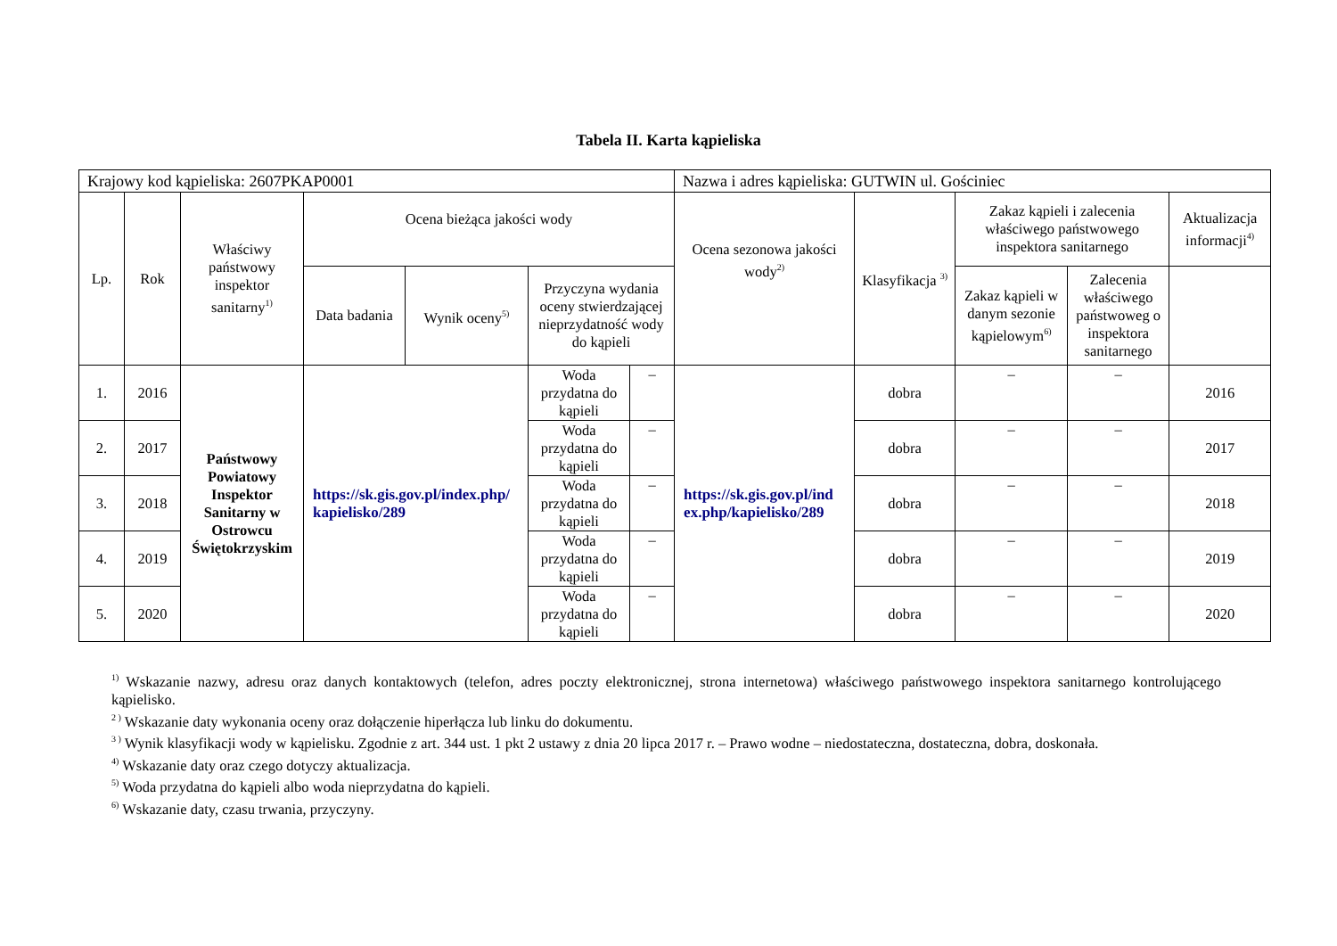Tabela II. Karta kąpieliska
| Krajowy kod kąpieliska: 2607PKAP0001 | | | | | | | Nazwa i adres kąpieliska: GUTWIN ul. Gościniec | | | | |
| Lp. | Rok | Właściwy państwowy inspektor sanitarny<sup>1)</sup> | Ocena bieżąca jakości wody | | | | Ocena sezonowa jakości wody<sup>2)</sup> | Klasyfikacja <sup>3)</sup> | Zakaz kąpieli i zalecenia właściwego państwowego inspektora sanitarnego | | Aktualizacja informacji<sup>4)</sup> |
| | | | Data badania | Wynik oceny<sup>5)</sup> | Przyczyna wydania oceny stwierdzającej nieprzydatność wody do kąpieli | | | | Zakaz kąpieli w danym sezonie kąpielowym<sup>6)</sup> | Zalecenia właściwego państwoweg o inspektora sanitarnego | |
| 1. | 2016 | Państwowy Powiatowy Inspektor Sanitarny w Ostrowcu Świętokrzyskim | https://sk.gis.gov.pl/index.php/ kapielisko/289 | | Woda przydatna do kąpieli | – | https://sk.gis.gov.pl/ind ex.php/kapielisko/289 | dobra | – | – | 2016 |
| 2. | 2017 | | | | Woda przydatna do kąpieli | – | | dobra | – | – | 2017 |
| 3. | 2018 | | | | Woda przydatna do kąpieli | – | | dobra | – | – | 2018 |
| 4. | 2019 | | | | Woda przydatna do kąpieli | – | | dobra | – | – | 2019 |
| 5. | 2020 | | | | Woda przydatna do kąpieli | – | | dobra | – | – | 2020 |
<sup>1)</sup> Wskazanie nazwy, adresu oraz danych kontaktowych (telefon, adres poczty elektronicznej, strona internetowa) właściwego państwowego inspektora sanitarnego kontrolującego kąpielisko.
<sup>2 )</sup> Wskazanie daty wykonania oceny oraz dołączenie hiperłącza lub linku do dokumentu.
<sup>3 )</sup> Wynik klasyfikacji wody w kąpielisku. Zgodnie z art. 344 ust. 1 pkt 2 ustawy z dnia 20 lipca 2017 r. – Prawo wodne – niedostateczna, dostateczna, dobra, doskonała.
<sup>4)</sup> Wskazanie daty oraz czego dotyczy aktualizacja.
<sup>5)</sup> Woda przydatna do kąpieli albo woda nieprzydatna do kąpieli.
<sup>6)</sup> Wskazanie daty, czasu trwania, przyczyny.